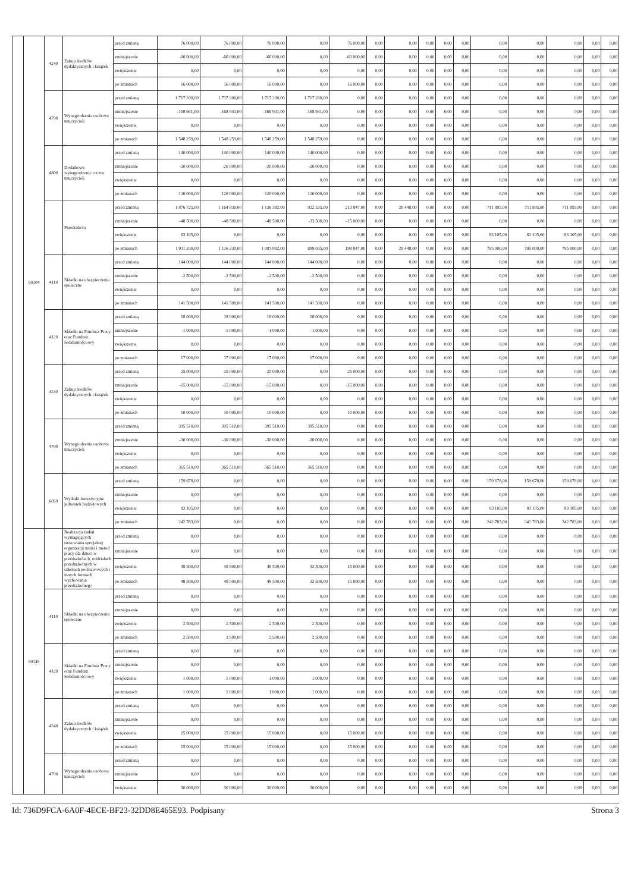| | 80104 | 4240 | Zakup środków dydaktycznych i książek | przed zmianą | 76 000,00 | 76 000,00 | 76 000,00 | 0,00 | 76 000,00 | 0,00 | 0,00 | 0,00 | 0,00 | 0,00 | 0,00 | 0,00 | 0,00 | 0,00 | 0,00 |
| | | | | zmniejszenie | -60 000,00 | -60 000,00 | -60 000,00 | 0,00 | -60 000,00 | 0,00 | 0,00 | 0,00 | 0,00 | 0,00 | 0,00 | 0,00 | 0,00 | 0,00 | 0,00 |
| | | | | zwiększenie | 0,00 | 0,00 | 0,00 | 0,00 | 0,00 | 0,00 | 0,00 | 0,00 | 0,00 | 0,00 | 0,00 | 0,00 | 0,00 | 0,00 | 0,00 |
| | | | | po zmianach | 16 000,00 | 16 000,00 | 16 000,00 | 0,00 | 16 000,00 | 0,00 | 0,00 | 0,00 | 0,00 | 0,00 | 0,00 | 0,00 | 0,00 | 0,00 | 0,00 |
| | | 4790 | Wynagrodzenia osobowe nauczycieli | przed zmianą | 1 717 200,00 | 1 717 200,00 | 1 717 200,00 | 1 717 200,00 | 0,00 | 0,00 | 0,00 | 0,00 | 0,00 | 0,00 | 0,00 | 0,00 | 0,00 | 0,00 | 0,00 |
| | | | | zmniejszenie | -168 941,00 | -168 941,00 | -168 941,00 | -168 941,00 | 0,00 | 0,00 | 0,00 | 0,00 | 0,00 | 0,00 | 0,00 | 0,00 | 0,00 | 0,00 | 0,00 |
| | | | | zwiększenie | 0,00 | 0,00 | 0,00 | 0,00 | 0,00 | 0,00 | 0,00 | 0,00 | 0,00 | 0,00 | 0,00 | 0,00 | 0,00 | 0,00 | 0,00 |
| | | | | po zmianach | 1 548 259,00 | 1 548 259,00 | 1 548 259,00 | 1 548 259,00 | 0,00 | 0,00 | 0,00 | 0,00 | 0,00 | 0,00 | 0,00 | 0,00 | 0,00 | 0,00 | 0,00 |
| | | 4800 | Dodatkowe wynagrodzenie roczne nauczycieli | przed zmianą | 140 000,00 | 140 000,00 | 140 000,00 | 140 000,00 | 0,00 | 0,00 | 0,00 | 0,00 | 0,00 | 0,00 | 0,00 | 0,00 | 0,00 | 0,00 | 0,00 |
| | | | | zmniejszenie | -20 000,00 | -20 000,00 | -20 000,00 | -20 000,00 | 0,00 | 0,00 | 0,00 | 0,00 | 0,00 | 0,00 | 0,00 | 0,00 | 0,00 | 0,00 | 0,00 |
| | | | | zwiększenie | 0,00 | 0,00 | 0,00 | 0,00 | 0,00 | 0,00 | 0,00 | 0,00 | 0,00 | 0,00 | 0,00 | 0,00 | 0,00 | 0,00 | 0,00 |
| | | | | po zmianach | 120 000,00 | 120 000,00 | 120 000,00 | 120 000,00 | 0,00 | 0,00 | 0,00 | 0,00 | 0,00 | 0,00 | 0,00 | 0,00 | 0,00 | 0,00 | 0,00 |
| | | | Przedszkola | przed zmianą | 1 876 725,00 | 1 164 830,00 | 1 136 382,00 | 922 535,00 | 213 847,00 | 0,00 | 28 448,00 | 0,00 | 0,00 | 0,00 | 711 895,00 | 711 895,00 | 711 895,00 | 0,00 | 0,00 |
| | | | | zmniejszenie | -48 500,00 | -48 500,00 | -48 500,00 | -33 500,00 | -15 000,00 | 0,00 | 0,00 | 0,00 | 0,00 | 0,00 | 0,00 | 0,00 | 0,00 | 0,00 | 0,00 |
| | | | | zwiększenie | 83 105,00 | 0,00 | 0,00 | 0,00 | 0,00 | 0,00 | 0,00 | 0,00 | 0,00 | 0,00 | 83 105,00 | 83 105,00 | 83 105,00 | 0,00 | 0,00 |
| | | | | po zmianach | 1 911 330,00 | 1 116 330,00 | 1 087 882,00 | 889 035,00 | 198 847,00 | 0,00 | 28 448,00 | 0,00 | 0,00 | 0,00 | 795 000,00 | 795 000,00 | 795 000,00 | 0,00 | 0,00 |
| | | 4110 | Składki na ubezpieczenia społeczne | przed zmianą | 144 000,00 | 144 000,00 | 144 000,00 | 144 000,00 | 0,00 | 0,00 | 0,00 | 0,00 | 0,00 | 0,00 | 0,00 | 0,00 | 0,00 | 0,00 | 0,00 |
| | | | | zmniejszenie | -2 500,00 | -2 500,00 | -2 500,00 | -2 500,00 | 0,00 | 0,00 | 0,00 | 0,00 | 0,00 | 0,00 | 0,00 | 0,00 | 0,00 | 0,00 | 0,00 |
| | | | | zwiększenie | 0,00 | 0,00 | 0,00 | 0,00 | 0,00 | 0,00 | 0,00 | 0,00 | 0,00 | 0,00 | 0,00 | 0,00 | 0,00 | 0,00 | 0,00 |
| | | | | po zmianach | 141 500,00 | 141 500,00 | 141 500,00 | 141 500,00 | 0,00 | 0,00 | 0,00 | 0,00 | 0,00 | 0,00 | 0,00 | 0,00 | 0,00 | 0,00 | 0,00 |
| | | 4120 | Składki na Fundusz Pracy oraz Fundusz Solidarnościowy | przed zmianą | 18 000,00 | 18 000,00 | 18 000,00 | 18 000,00 | 0,00 | 0,00 | 0,00 | 0,00 | 0,00 | 0,00 | 0,00 | 0,00 | 0,00 | 0,00 | 0,00 |
| | | | | zmniejszenie | -1 000,00 | -1 000,00 | -1 000,00 | -1 000,00 | 0,00 | 0,00 | 0,00 | 0,00 | 0,00 | 0,00 | 0,00 | 0,00 | 0,00 | 0,00 | 0,00 |
| | | | | zwiększenie | 0,00 | 0,00 | 0,00 | 0,00 | 0,00 | 0,00 | 0,00 | 0,00 | 0,00 | 0,00 | 0,00 | 0,00 | 0,00 | 0,00 | 0,00 |
| | | | | po zmianach | 17 000,00 | 17 000,00 | 17 000,00 | 17 000,00 | 0,00 | 0,00 | 0,00 | 0,00 | 0,00 | 0,00 | 0,00 | 0,00 | 0,00 | 0,00 | 0,00 |
| | | 4240 | Zakup środków dydaktycznych i książek | przed zmianą | 25 000,00 | 25 000,00 | 25 000,00 | 0,00 | 25 000,00 | 0,00 | 0,00 | 0,00 | 0,00 | 0,00 | 0,00 | 0,00 | 0,00 | 0,00 | 0,00 |
| | | | | zmniejszenie | -15 000,00 | -15 000,00 | -15 000,00 | 0,00 | -15 000,00 | 0,00 | 0,00 | 0,00 | 0,00 | 0,00 | 0,00 | 0,00 | 0,00 | 0,00 | 0,00 |
| | | | | zwiększenie | 0,00 | 0,00 | 0,00 | 0,00 | 0,00 | 0,00 | 0,00 | 0,00 | 0,00 | 0,00 | 0,00 | 0,00 | 0,00 | 0,00 | 0,00 |
| | | | | po zmianach | 10 000,00 | 10 000,00 | 10 000,00 | 0,00 | 10 000,00 | 0,00 | 0,00 | 0,00 | 0,00 | 0,00 | 0,00 | 0,00 | 0,00 | 0,00 | 0,00 |
| | | 4790 | Wynagrodzenia osobowe nauczycieli | przed zmianą | 395 510,00 | 395 510,00 | 395 510,00 | 395 510,00 | 0,00 | 0,00 | 0,00 | 0,00 | 0,00 | 0,00 | 0,00 | 0,00 | 0,00 | 0,00 | 0,00 |
| | | | | zmniejszenie | -30 000,00 | -30 000,00 | -30 000,00 | -30 000,00 | 0,00 | 0,00 | 0,00 | 0,00 | 0,00 | 0,00 | 0,00 | 0,00 | 0,00 | 0,00 | 0,00 |
| | | | | zwiększenie | 0,00 | 0,00 | 0,00 | 0,00 | 0,00 | 0,00 | 0,00 | 0,00 | 0,00 | 0,00 | 0,00 | 0,00 | 0,00 | 0,00 | 0,00 |
| | | | | po zmianach | 365 510,00 | 365 510,00 | 365 510,00 | 365 510,00 | 0,00 | 0,00 | 0,00 | 0,00 | 0,00 | 0,00 | 0,00 | 0,00 | 0,00 | 0,00 | 0,00 |
| | | 6059 | Wydatki inwestycyjne jednostek budżetowych | przed zmianą | 159 678,00 | 0,00 | 0,00 | 0,00 | 0,00 | 0,00 | 0,00 | 0,00 | 0,00 | 0,00 | 159 678,00 | 159 678,00 | 159 678,00 | 0,00 | 0,00 |
| | | | | zmniejszenie | 0,00 | 0,00 | 0,00 | 0,00 | 0,00 | 0,00 | 0,00 | 0,00 | 0,00 | 0,00 | 0,00 | 0,00 | 0,00 | 0,00 | 0,00 |
| | | | | zwiększenie | 83 105,00 | 0,00 | 0,00 | 0,00 | 0,00 | 0,00 | 0,00 | 0,00 | 0,00 | 0,00 | 83 105,00 | 83 105,00 | 83 105,00 | 0,00 | 0,00 |
| | | | | po zmianach | 242 783,00 | 0,00 | 0,00 | 0,00 | 0,00 | 0,00 | 0,00 | 0,00 | 0,00 | 0,00 | 242 783,00 | 242 783,00 | 242 783,00 | 0,00 | 0,00 |
| | 80149 | | Realizacja zadań wymagających stosowania specjalnej organizacji nauki i metod pracy dla dzieci w przedszkolach, oddziałach przedszkolnych w szkołach podstawowych i innych formach wychowania przedszkolnego | przed zmianą | 0,00 | 0,00 | 0,00 | 0,00 | 0,00 | 0,00 | 0,00 | 0,00 | 0,00 | 0,00 | 0,00 | 0,00 | 0,00 | 0,00 | 0,00 |
| | | | | zmniejszenie | 0,00 | 0,00 | 0,00 | 0,00 | 0,00 | 0,00 | 0,00 | 0,00 | 0,00 | 0,00 | 0,00 | 0,00 | 0,00 | 0,00 | 0,00 |
| | | | | zwiększenie | 48 500,00 | 48 500,00 | 48 500,00 | 33 500,00 | 15 000,00 | 0,00 | 0,00 | 0,00 | 0,00 | 0,00 | 0,00 | 0,00 | 0,00 | 0,00 | 0,00 |
| | | | | po zmianach | 48 500,00 | 48 500,00 | 48 500,00 | 33 500,00 | 15 000,00 | 0,00 | 0,00 | 0,00 | 0,00 | 0,00 | 0,00 | 0,00 | 0,00 | 0,00 | 0,00 |
| | | 4110 | Składki na ubezpieczenia społeczne | przed zmianą | 0,00 | 0,00 | 0,00 | 0,00 | 0,00 | 0,00 | 0,00 | 0,00 | 0,00 | 0,00 | 0,00 | 0,00 | 0,00 | 0,00 | 0,00 |
| | | | | zmniejszenie | 0,00 | 0,00 | 0,00 | 0,00 | 0,00 | 0,00 | 0,00 | 0,00 | 0,00 | 0,00 | 0,00 | 0,00 | 0,00 | 0,00 | 0,00 |
| | | | | zwiększenie | 2 500,00 | 2 500,00 | 2 500,00 | 2 500,00 | 0,00 | 0,00 | 0,00 | 0,00 | 0,00 | 0,00 | 0,00 | 0,00 | 0,00 | 0,00 | 0,00 |
| | | | | po zmianach | 2 500,00 | 2 500,00 | 2 500,00 | 2 500,00 | 0,00 | 0,00 | 0,00 | 0,00 | 0,00 | 0,00 | 0,00 | 0,00 | 0,00 | 0,00 | 0,00 |
| | | 4120 | Składki na Fundusz Pracy oraz Fundusz Solidarnościowy | przed zmianą | 0,00 | 0,00 | 0,00 | 0,00 | 0,00 | 0,00 | 0,00 | 0,00 | 0,00 | 0,00 | 0,00 | 0,00 | 0,00 | 0,00 | 0,00 |
| | | | | zmniejszenie | 0,00 | 0,00 | 0,00 | 0,00 | 0,00 | 0,00 | 0,00 | 0,00 | 0,00 | 0,00 | 0,00 | 0,00 | 0,00 | 0,00 | 0,00 |
| | | | | zwiększenie | 1 000,00 | 1 000,00 | 1 000,00 | 1 000,00 | 0,00 | 0,00 | 0,00 | 0,00 | 0,00 | 0,00 | 0,00 | 0,00 | 0,00 | 0,00 | 0,00 |
| | | | | po zmianach | 1 000,00 | 1 000,00 | 1 000,00 | 1 000,00 | 0,00 | 0,00 | 0,00 | 0,00 | 0,00 | 0,00 | 0,00 | 0,00 | 0,00 | 0,00 | 0,00 |
| | | 4240 | Zakup środków dydaktycznych i książek | przed zmianą | 0,00 | 0,00 | 0,00 | 0,00 | 0,00 | 0,00 | 0,00 | 0,00 | 0,00 | 0,00 | 0,00 | 0,00 | 0,00 | 0,00 | 0,00 |
| | | | | zmniejszenie | 0,00 | 0,00 | 0,00 | 0,00 | 0,00 | 0,00 | 0,00 | 0,00 | 0,00 | 0,00 | 0,00 | 0,00 | 0,00 | 0,00 | 0,00 |
| | | | | zwiększenie | 15 000,00 | 15 000,00 | 15 000,00 | 0,00 | 15 000,00 | 0,00 | 0,00 | 0,00 | 0,00 | 0,00 | 0,00 | 0,00 | 0,00 | 0,00 | 0,00 |
| | | | | po zmianach | 15 000,00 | 15 000,00 | 15 000,00 | 0,00 | 15 000,00 | 0,00 | 0,00 | 0,00 | 0,00 | 0,00 | 0,00 | 0,00 | 0,00 | 0,00 | 0,00 |
| | | 4790 | Wynagrodzenia osobowe nauczycieli | przed zmianą | 0,00 | 0,00 | 0,00 | 0,00 | 0,00 | 0,00 | 0,00 | 0,00 | 0,00 | 0,00 | 0,00 | 0,00 | 0,00 | 0,00 | 0,00 |
| | | | | zmniejszenie | 0,00 | 0,00 | 0,00 | 0,00 | 0,00 | 0,00 | 0,00 | 0,00 | 0,00 | 0,00 | 0,00 | 0,00 | 0,00 | 0,00 | 0,00 |
| | | | | zwiększenie | 30 000,00 | 30 000,00 | 30 000,00 | 30 000,00 | 0,00 | 0,00 | 0,00 | 0,00 | 0,00 | 0,00 | 0,00 | 0,00 | 0,00 | 0,00 | 0,00 |
Id: 736D9FCA-6A0F-4ECE-BF23-32DD8E465E93. Podpisany Strona 3